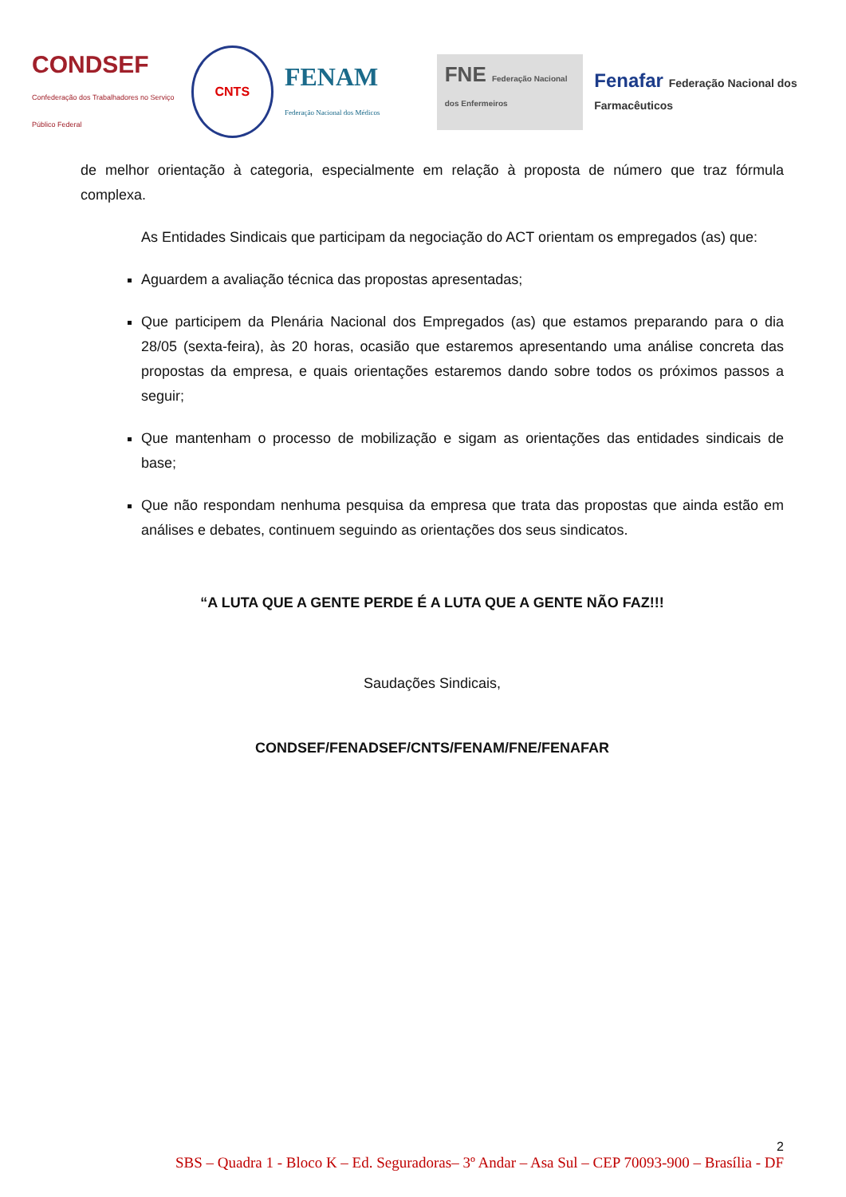CONDSEF
Confederação dos Trabalhadores no Serviço Público Federal
CNTS
FENAM
Federação Nacional dos Médicos
FNE Federação Nacional dos Enfermeiros
Fenafar Federação Nacional dos Farmacêuticos
de melhor orientação à categoria, especialmente em relação à proposta de número que traz fórmula complexa.
As Entidades Sindicais que participam da negociação do ACT orientam os empregados (as) que:
Aguardem a avaliação técnica das propostas apresentadas;
Que participem da Plenária Nacional dos Empregados (as) que estamos preparando para o dia 28/05 (sexta-feira), às 20 horas, ocasião que estaremos apresentando uma análise concreta das propostas da empresa, e quais orientações estaremos dando sobre todos os próximos passos a seguir;
Que mantenham o processo de mobilização e sigam as orientações das entidades sindicais de base;
Que não respondam nenhuma pesquisa da empresa que trata das propostas que ainda estão em análises e debates, continuem seguindo as orientações dos seus sindicatos.
“A LUTA QUE A GENTE PERDE É A LUTA QUE A GENTE NÃO FAZ!!!
Saudações Sindicais,
CONDSEF/FENADSEF/CNTS/FENAM/FNE/FENAFAR
2
SBS – Quadra 1 - Bloco K – Ed. Seguradoras– 3º Andar – Asa Sul – CEP 70093-900 – Brasília - DF